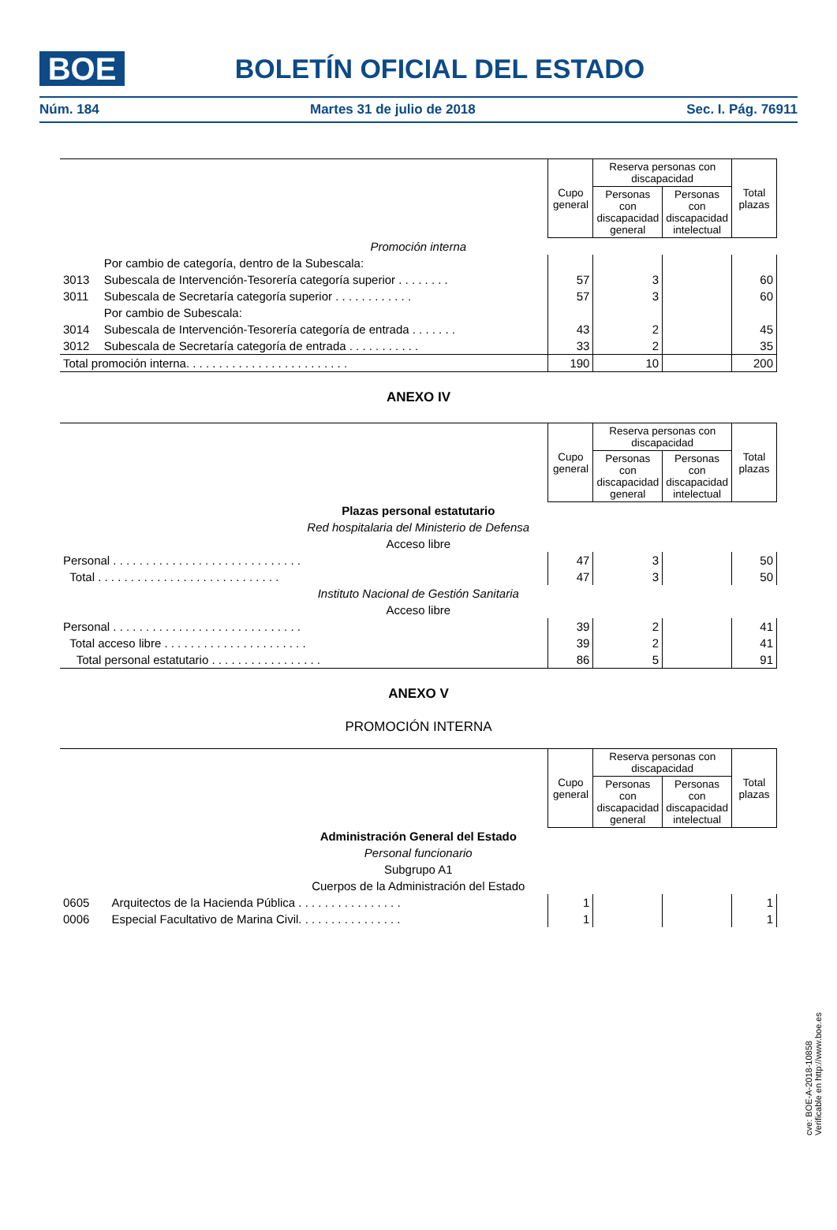BOE
BOLETÍN OFICIAL DEL ESTADO
Núm. 184 Martes 31 de julio de 2018 Sec. I. Pág. 76911
| | | Cupo general | Reserva personas con discapacidad | | Total plazas |
| --- | --- | --- | --- | --- | --- |
| | | | Personas con discapacidad general | Personas con discapacidad intelectual | |
| Promoción interna | | | | | |
| | Por cambio de categoría, dentro de la Subescala: | | | | |
| 3013 | Subescala de Intervención-Tesorería categoría superior . . . . . . . . | 57 | 3 | | 60 |
| 3011 | Subescala de Secretaría categoría superior . . . . . . . . . . . . | 57 | 3 | | 60 |
| | Por cambio de Subescala: | | | | |
| 3014 | Subescala de Intervención-Tesorería categoría de entrada . . . . . . . | 43 | 2 | | 45 |
| 3012 | Subescala de Secretaría categoría de entrada . . . . . . . . . . . | 33 | 2 | | 35 |
| Total promoción interna. . . . . . . . . . . . . . . . . . . . . . . . . | | 190 | 10 | | 200 |
ANEXO IV
| | Cupo general | Reserva personas con discapacidad | | Total plazas |
| --- | --- | --- | --- | --- |
| | | Personas con discapacidad general | Personas con discapacidad intelectual | |
| Plazas personal estatutario | | | | |
| Red hospitalaria del Ministerio de Defensa | | | | |
| Acceso libre | | | | |
| Personal . . . . . . . . . . . . . . . . . . . . . . . . . . . . . | 47 | 3 | | 50 |
| Total . . . . . . . . . . . . . . . . . . . . . . . . . . . . | 47 | 3 | | 50 |
| Instituto Nacional de Gestión Sanitaria | | | | |
| Acceso libre | | | | |
| Personal . . . . . . . . . . . . . . . . . . . . . . . . . . . . . | 39 | 2 | | 41 |
| Total acceso libre . . . . . . . . . . . . . . . . . . . . . . | 39 | 2 | | 41 |
| Total personal estatutario . . . . . . . . . . . . . . . . . | 86 | 5 | | 91 |
ANEXO V
PROMOCIÓN INTERNA
| | | Cupo general | Reserva personas con discapacidad | | Total plazas |
| --- | --- | --- | --- | --- | --- |
| | | | Personas con discapacidad general | Personas con discapacidad intelectual | |
| Administración General del Estado | | | | | |
| Personal funcionario | | | | | |
| Subgrupo A1 | | | | | |
| Cuerpos de la Administración del Estado | | | | | |
| 0605 | Arquitectos de la Hacienda Pública . . . . . . . . . . . . . . . . | 1 | | | 1 |
| 0006 | Especial Facultativo de Marina Civil. . . . . . . . . . . . . . . . | 1 | | | 1 |
cve: BOE-A-2018-10858
Verificable en http://www.boe.es